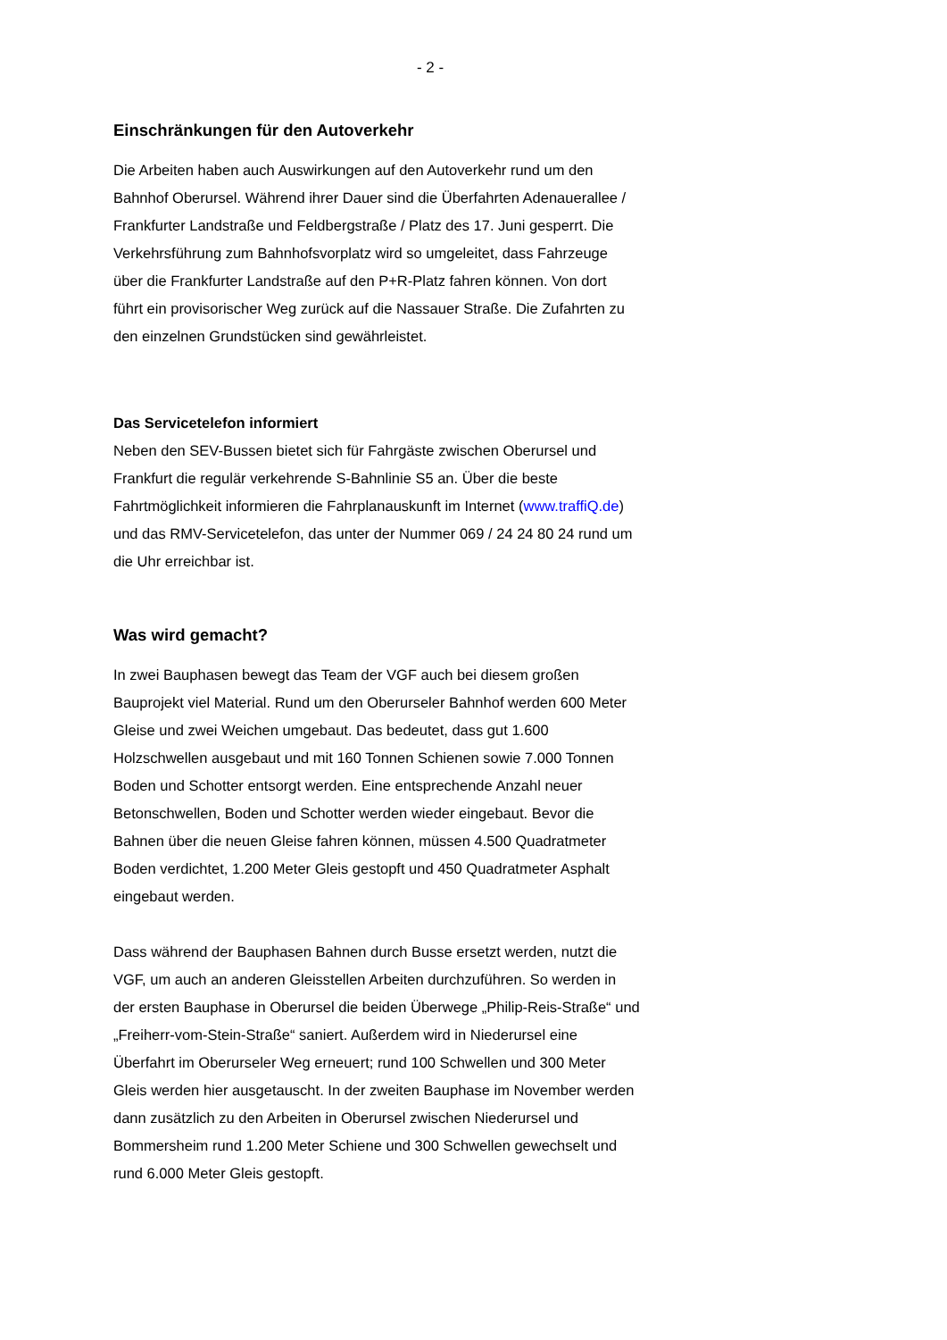- 2 -
Einschränkungen für den Autoverkehr
Die Arbeiten haben auch Auswirkungen auf den Autoverkehr rund um den Bahnhof Oberursel. Während ihrer Dauer sind die Überfahrten Adenauerallee / Frankfurter Landstraße und Feldbergstraße / Platz des 17. Juni gesperrt. Die Verkehrsführung zum Bahnhofsvorplatz wird so umgeleitet, dass Fahrzeuge über die Frankfurter Landstraße auf den P+R-Platz fahren können. Von dort führt ein provisorischer Weg zurück auf die Nassauer Straße. Die Zufahrten zu den einzelnen Grundstücken sind gewährleistet.
Das Servicetelefon informiert
Neben den SEV-Bussen bietet sich für Fahrgäste zwischen Oberursel und Frankfurt die regulär verkehrende S-Bahnlinie S5 an. Über die beste Fahrtmöglichkeit informieren die Fahrplanauskunft im Internet (www.traffiQ.de) und das RMV-Servicetelefon, das unter der Nummer 069 / 24 24 80 24 rund um die Uhr erreichbar ist.
Was wird gemacht?
In zwei Bauphasen bewegt das Team der VGF auch bei diesem großen Bauprojekt viel Material. Rund um den Oberurseler Bahnhof werden 600 Meter Gleise und zwei Weichen umgebaut. Das bedeutet, dass gut 1.600 Holzschwellen ausgebaut und mit 160 Tonnen Schienen sowie 7.000 Tonnen Boden und Schotter entsorgt werden. Eine entsprechende Anzahl neuer Betonschwellen, Boden und Schotter werden wieder eingebaut. Bevor die Bahnen über die neuen Gleise fahren können, müssen 4.500 Quadratmeter Boden verdichtet, 1.200 Meter Gleis gestopft und 450 Quadratmeter Asphalt eingebaut werden.
Dass während der Bauphasen Bahnen durch Busse ersetzt werden, nutzt die VGF, um auch an anderen Gleisstellen Arbeiten durchzuführen. So werden in der ersten Bauphase in Oberursel die beiden Überwege „Philip-Reis-Straße“ und „Freiherr-vom-Stein-Straße“ saniert. Außerdem wird in Niederursel eine Überfahrt im Oberurseler Weg erneuert; rund 100 Schwellen und 300 Meter Gleis werden hier ausgetauscht. In der zweiten Bauphase im November werden dann zusätzlich zu den Arbeiten in Oberursel zwischen Niederursel und Bommersheim rund 1.200 Meter Schiene und 300 Schwellen gewechselt und rund 6.000 Meter Gleis gestopft.